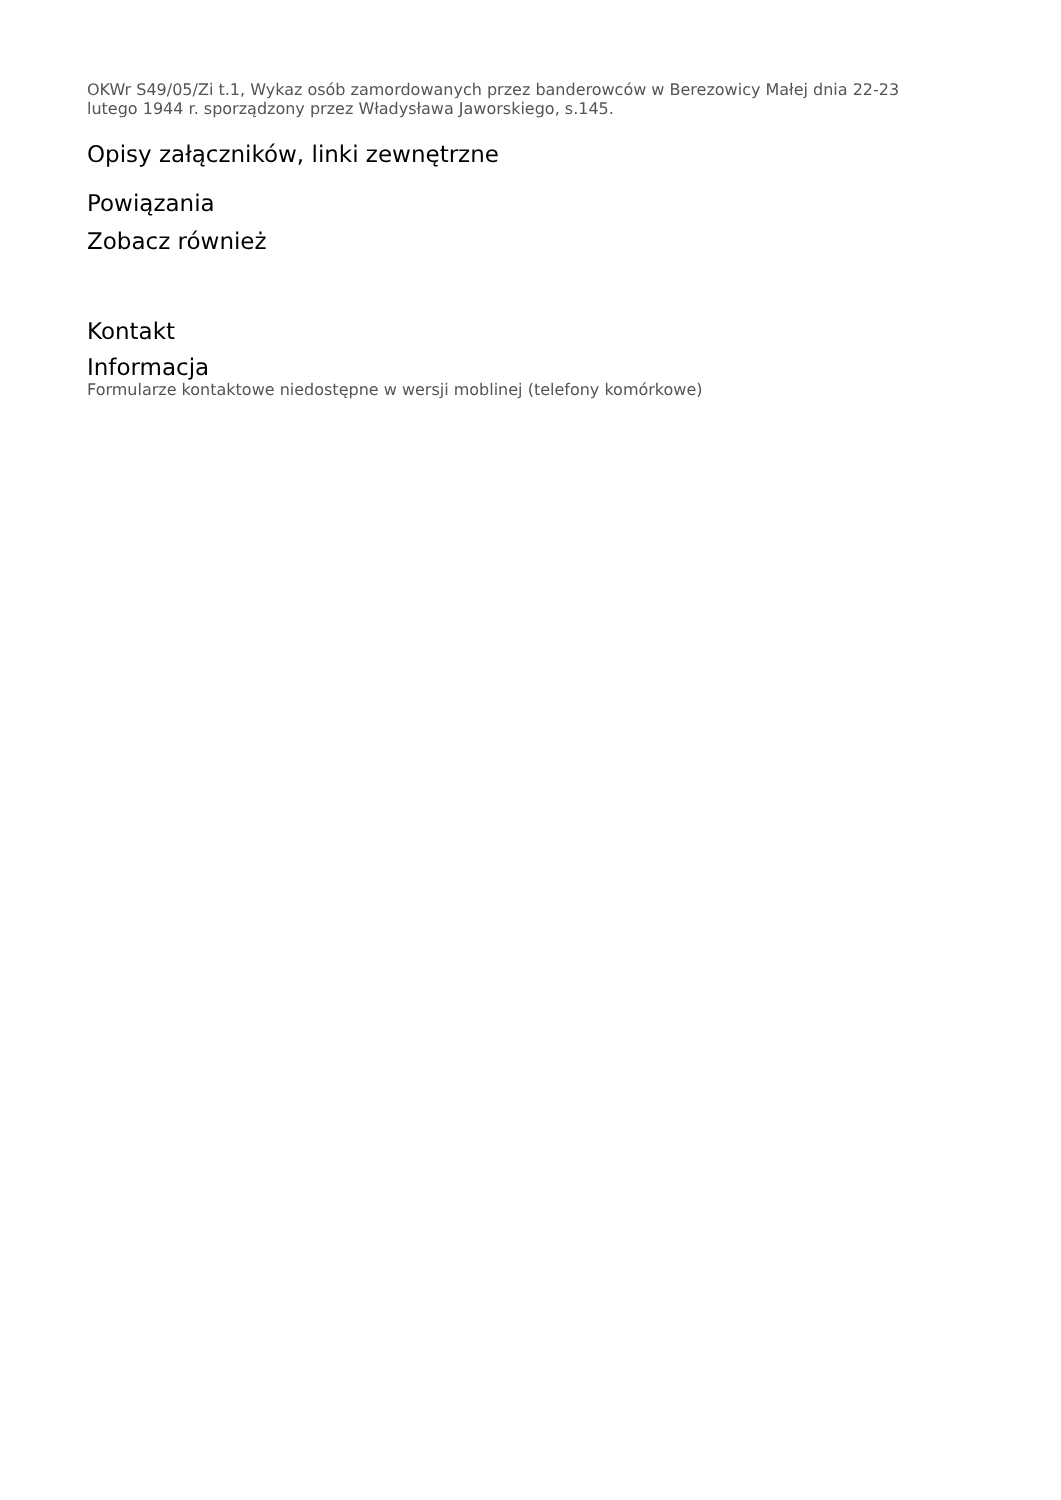OKWr S49/05/Zi t.1, Wykaz osób zamordowanych przez banderowców w Berezowicy Małej dnia 22-23 lutego 1944 r. sporządzony przez Władysława Jaworskiego, s.145.
Opisy załączników, linki zewnętrzne
Powiązania
Zobacz również
Kontakt
Informacja
Formularze kontaktowe niedostępne w wersji moblinej (telefony komórkowe)